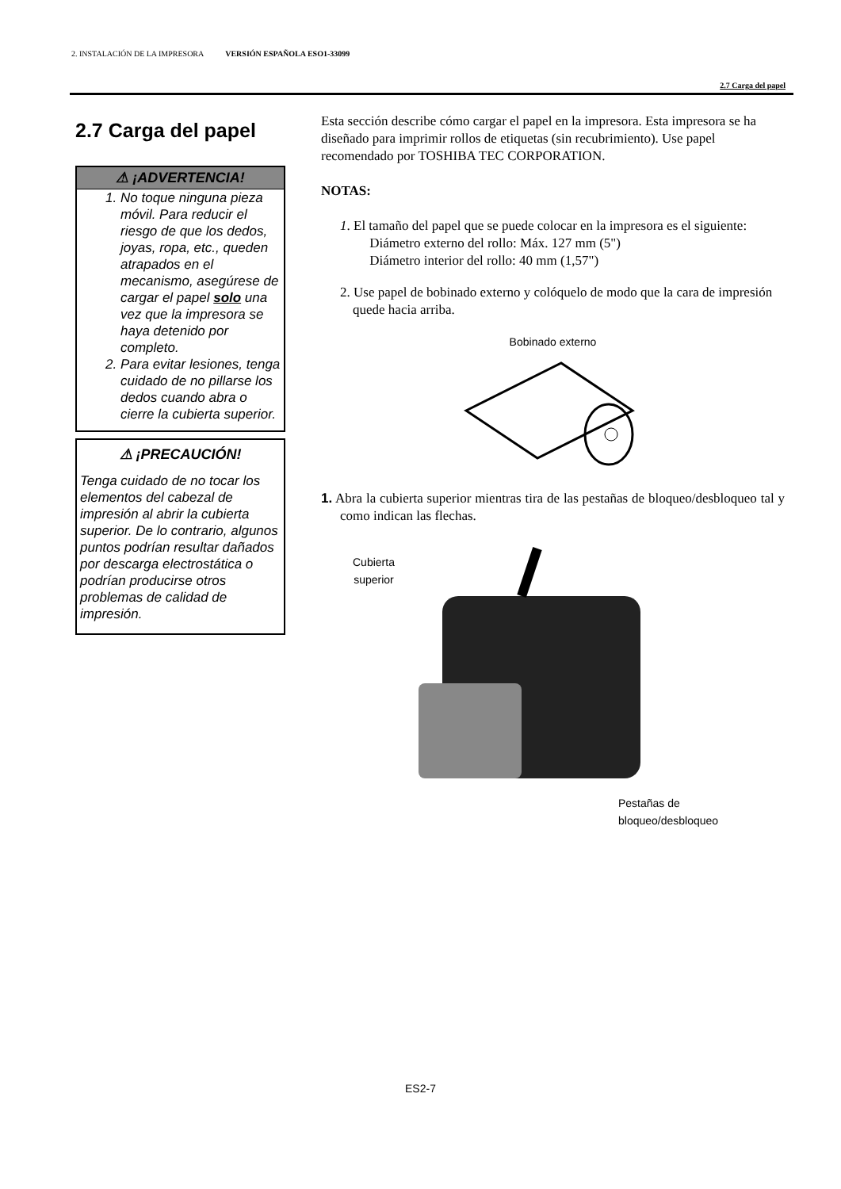2. INSTALACIÓN DE LA IMPRESORA VERSIÓN ESPAÑOLA ESO1-33099
2.7 Carga del papel
2.7 Carga del papel
⚠ ¡ADVERTENCIA!
1. No toque ninguna pieza móvil. Para reducir el riesgo de que los dedos, joyas, ropa, etc., queden atrapados en el mecanismo, asegúrese de cargar el papel solo una vez que la impresora se haya detenido por completo.
2. Para evitar lesiones, tenga cuidado de no pillarse los dedos cuando abra o cierre la cubierta superior.
⚠ ¡PRECAUCIÓN!
Tenga cuidado de no tocar los elementos del cabezal de impresión al abrir la cubierta superior. De lo contrario, algunos puntos podrían resultar dañados por descarga electrostática o podrían producirse otros problemas de calidad de impresión.
Esta sección describe cómo cargar el papel en la impresora. Esta impresora se ha diseñado para imprimir rollos de etiquetas (sin recubrimiento). Use papel recomendado por TOSHIBA TEC CORPORATION.
NOTAS:
1. El tamaño del papel que se puede colocar en la impresora es el siguiente:
Diámetro externo del rollo: Máx. 127 mm (5")
Diámetro interior del rollo: 40 mm (1,57")
2. Use papel de bobinado externo y colóquelo de modo que la cara de impresión quede hacia arriba.
Bobinado externo
1. Abra la cubierta superior mientras tira de las pestañas de bloqueo/desbloqueo tal y como indican las flechas.
Cubierta
superior
Pestañas de
bloqueo/desbloqueo
ES2-7